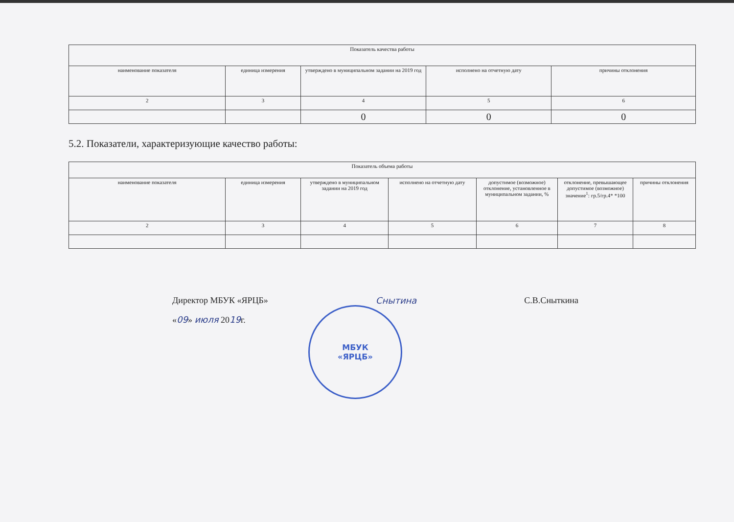| Показатель качества работы | | | | |
| --- | --- | --- | --- | --- |
| наименование показателя | единица измерения | утверждено в муниципальном задании на 2019 год | исполнено на отчетную дату | причины отклонения |
| 2 | 3 | 4 | 5 | 6 |
| | | 0 | 0 | 0 |
5.2. Показатели, характеризующие качество работы:
| Показатель объема работы | | | | | | |
| --- | --- | --- | --- | --- | --- | --- |
| наименование показателя | единица измерения | утверждено в муниципальном задании на 2019 год | исполнено на отчетную дату | допустимое (возможное) отклонение, установленное в муниципальном задании, % | отклонение, превышающее допустимое (возможное) значение<sup>1</sup>: гр.5/гр.4* *100 | причины отклонения |
| 2 | 3 | 4 | 5 | 6 | 7 | 8 |
Директор МБУК «ЯРЦБ» Снытина С.В.Сныткина
«09» июля 2019г.
МБУК
«ЯРЦБ»